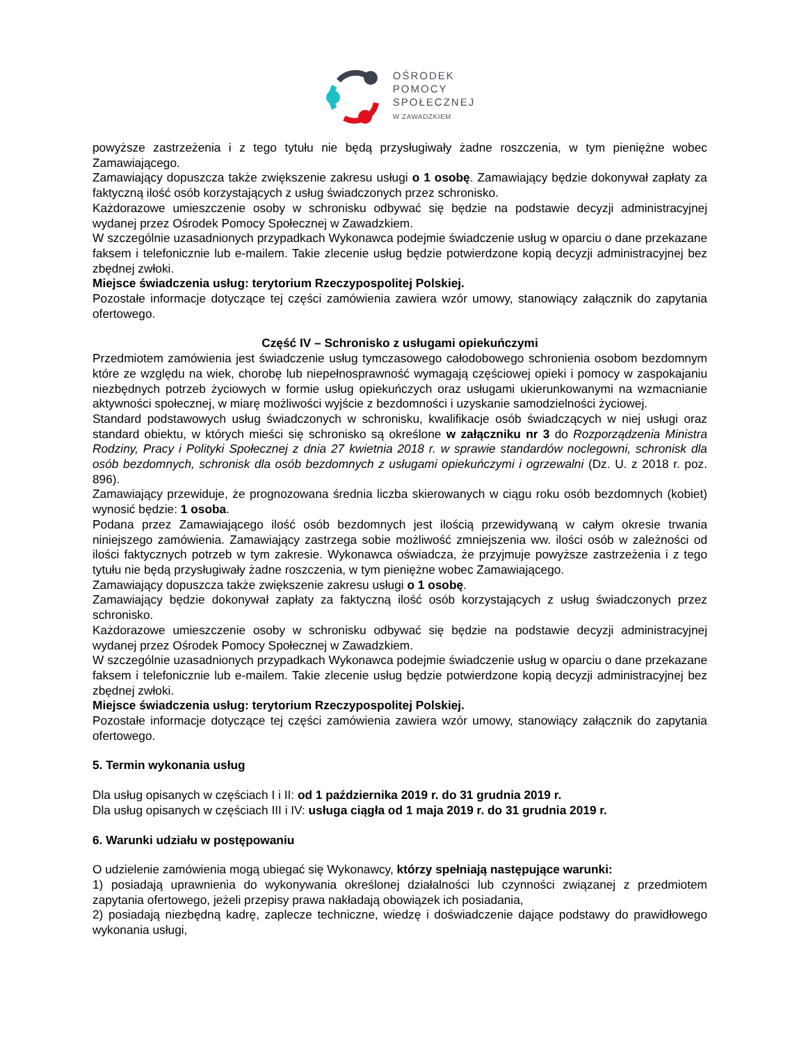OŚRODEK
POMOCY
SPOŁECZNEJ
W ZAWADZKIEM
powyższe zastrzeżenia i z tego tytułu nie będą przysługiwały żadne roszczenia, w tym pieniężne wobec Zamawiającego.
Zamawiający dopuszcza także zwiększenie zakresu usługi o 1 osobę. Zamawiający będzie dokonywał zapłaty za faktyczną ilość osób korzystających z usług świadczonych przez schronisko.
Każdorazowe umieszczenie osoby w schronisku odbywać się będzie na podstawie decyzji administracyjnej wydanej przez Ośrodek Pomocy Społecznej w Zawadzkiem.
W szczególnie uzasadnionych przypadkach Wykonawca podejmie świadczenie usług w oparciu o dane przekazane faksem i telefonicznie lub e-mailem. Takie zlecenie usług będzie potwierdzone kopią decyzji administracyjnej bez zbędnej zwłoki.
Miejsce świadczenia usług: terytorium Rzeczypospolitej Polskiej.
Pozostałe informacje dotyczące tej części zamówienia zawiera wzór umowy, stanowiący załącznik do zapytania ofertowego.
Część IV – Schronisko z usługami opiekuńczymi
Przedmiotem zamówienia jest świadczenie usług tymczasowego całodobowego schronienia osobom bezdomnym które ze względu na wiek, chorobę lub niepełnosprawność wymagają częściowej opieki i pomocy w zaspokajaniu niezbędnych potrzeb życiowych w formie usług opiekuńczych oraz usługami ukierunkowanymi na wzmacnianie aktywności społecznej, w miarę możliwości wyjście z bezdomności i uzyskanie samodzielności życiowej.
Standard podstawowych usług świadczonych w schronisku, kwalifikacje osób świadczących w niej usługi oraz standard obiektu, w których mieści się schronisko są określone w załączniku nr 3 do Rozporządzenia Ministra Rodziny, Pracy i Polityki Społecznej z dnia 27 kwietnia 2018 r. w sprawie standardów noclegowni, schronisk dla osób bezdomnych, schronisk dla osób bezdomnych z usługami opiekuńczymi i ogrzewalni (Dz. U. z 2018 r. poz. 896).
Zamawiający przewiduje, że prognozowana średnia liczba skierowanych w ciągu roku osób bezdomnych (kobiet) wynosić będzie: 1 osoba.
Podana przez Zamawiającego ilość osób bezdomnych jest ilością przewidywaną w całym okresie trwania niniejszego zamówienia. Zamawiający zastrzega sobie możliwość zmniejszenia ww. ilości osób w zależności od ilości faktycznych potrzeb w tym zakresie. Wykonawca oświadcza, że przyjmuje powyższe zastrzeżenia i z tego tytułu nie będą przysługiwały żadne roszczenia, w tym pieniężne wobec Zamawiającego.
Zamawiający dopuszcza także zwiększenie zakresu usługi o 1 osobę.
Zamawiający będzie dokonywał zapłaty za faktyczną ilość osób korzystających z usług świadczonych przez schronisko.
Każdorazowe umieszczenie osoby w schronisku odbywać się będzie na podstawie decyzji administracyjnej wydanej przez Ośrodek Pomocy Społecznej w Zawadzkiem.
W szczególnie uzasadnionych przypadkach Wykonawca podejmie świadczenie usług w oparciu o dane przekazane faksem i telefonicznie lub e-mailem. Takie zlecenie usług będzie potwierdzone kopią decyzji administracyjnej bez zbędnej zwłoki.
Miejsce świadczenia usług: terytorium Rzeczypospolitej Polskiej.
Pozostałe informacje dotyczące tej części zamówienia zawiera wzór umowy, stanowiący załącznik do zapytania ofertowego.
5. Termin wykonania usług
Dla usług opisanych w częściach I i II: od 1 października 2019 r. do 31 grudnia 2019 r.
Dla usług opisanych w częściach III i IV: usługa ciągła od 1 maja 2019 r. do 31 grudnia 2019 r.
6. Warunki udziału w postępowaniu
O udzielenie zamówienia mogą ubiegać się Wykonawcy, którzy spełniają następujące warunki:
1) posiadają uprawnienia do wykonywania określonej działalności lub czynności związanej z przedmiotem zapytania ofertowego, jeżeli przepisy prawa nakładają obowiązek ich posiadania,
2) posiadają niezbędną kadrę, zaplecze techniczne, wiedzę i doświadczenie dające podstawy do prawidłowego wykonania usługi,